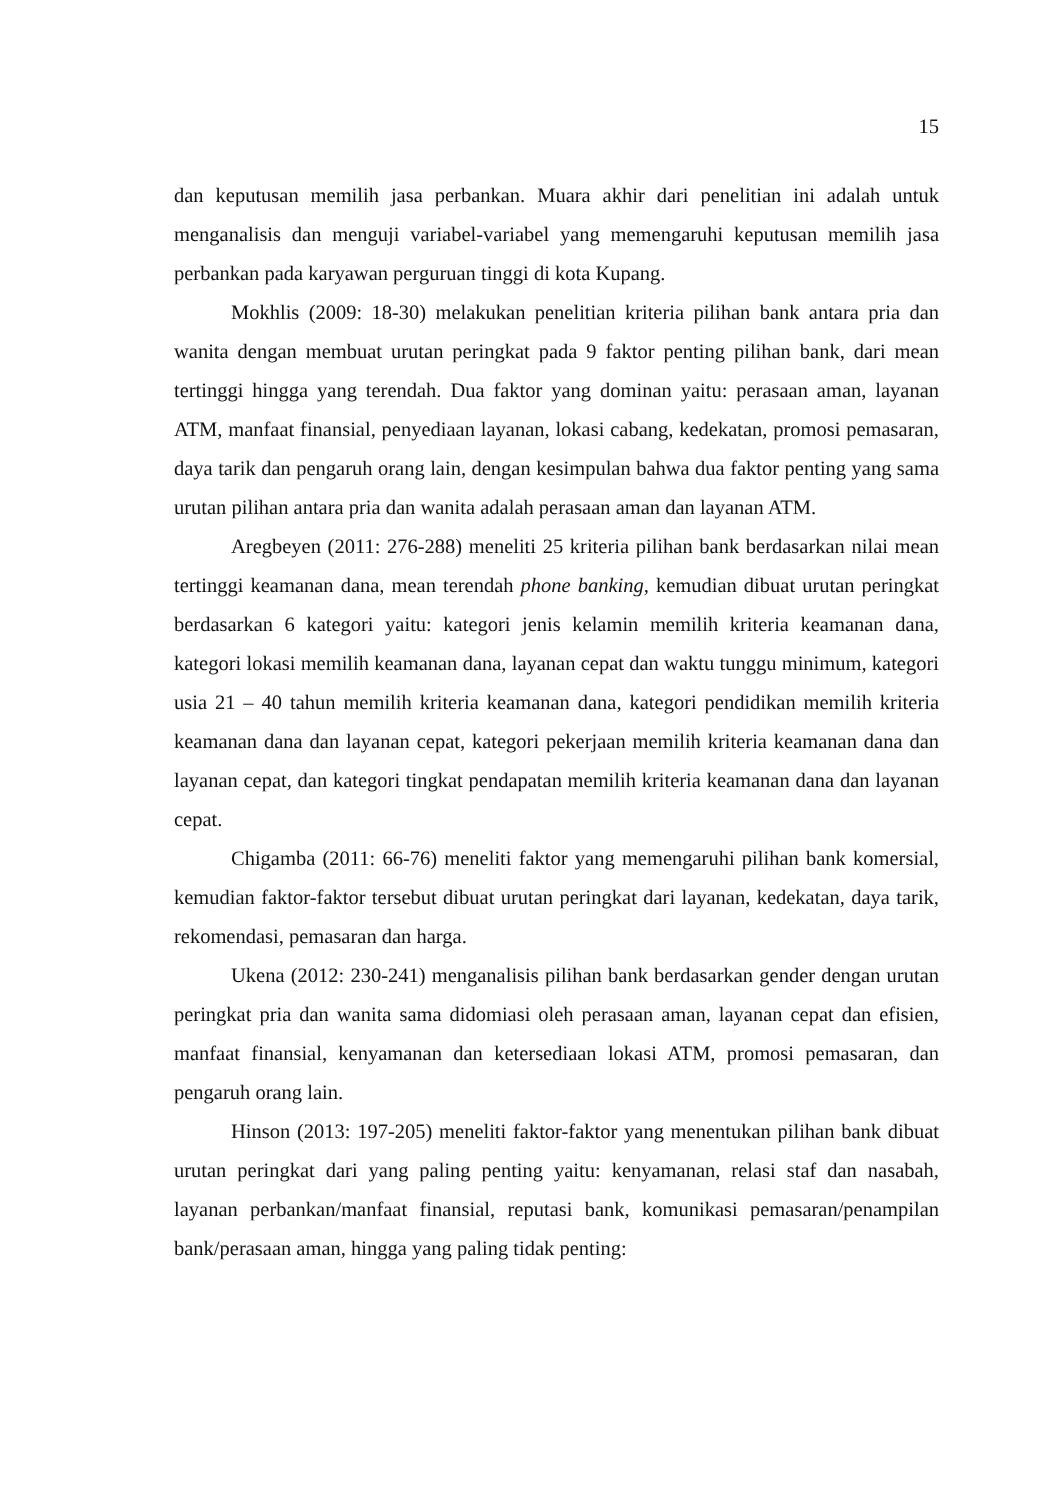15
dan keputusan memilih jasa perbankan. Muara akhir dari penelitian ini adalah untuk menganalisis dan menguji variabel-variabel yang memengaruhi keputusan memilih jasa perbankan pada karyawan perguruan tinggi di kota Kupang.
Mokhlis (2009: 18-30) melakukan penelitian kriteria pilihan bank antara pria dan wanita dengan membuat urutan peringkat pada 9 faktor penting pilihan bank, dari mean tertinggi hingga yang terendah. Dua faktor yang dominan yaitu: perasaan aman, layanan ATM, manfaat finansial, penyediaan layanan, lokasi cabang, kedekatan, promosi pemasaran, daya tarik dan pengaruh orang lain, dengan kesimpulan bahwa dua faktor penting yang sama urutan pilihan antara pria dan wanita adalah perasaan aman dan layanan ATM.
Aregbeyen (2011: 276-288) meneliti 25 kriteria pilihan bank berdasarkan nilai mean tertinggi keamanan dana, mean terendah phone banking, kemudian dibuat urutan peringkat berdasarkan 6 kategori yaitu: kategori jenis kelamin memilih kriteria keamanan dana, kategori lokasi memilih keamanan dana, layanan cepat dan waktu tunggu minimum, kategori usia 21 – 40 tahun memilih kriteria keamanan dana, kategori pendidikan memilih kriteria keamanan dana dan layanan cepat, kategori pekerjaan memilih kriteria keamanan dana dan layanan cepat, dan kategori tingkat pendapatan memilih kriteria keamanan dana dan layanan cepat.
Chigamba (2011: 66-76) meneliti faktor yang memengaruhi pilihan bank komersial, kemudian faktor-faktor tersebut dibuat urutan peringkat dari layanan, kedekatan, daya tarik, rekomendasi, pemasaran dan harga.
Ukena (2012: 230-241) menganalisis pilihan bank berdasarkan gender dengan urutan peringkat pria dan wanita sama didomiasi oleh perasaan aman, layanan cepat dan efisien, manfaat finansial, kenyamanan dan ketersediaan lokasi ATM, promosi pemasaran, dan pengaruh orang lain.
Hinson (2013: 197-205) meneliti faktor-faktor yang menentukan pilihan bank dibuat urutan peringkat dari yang paling penting yaitu: kenyamanan, relasi staf dan nasabah, layanan perbankan/manfaat finansial, reputasi bank, komunikasi pemasaran/penampilan bank/perasaan aman, hingga yang paling tidak penting: